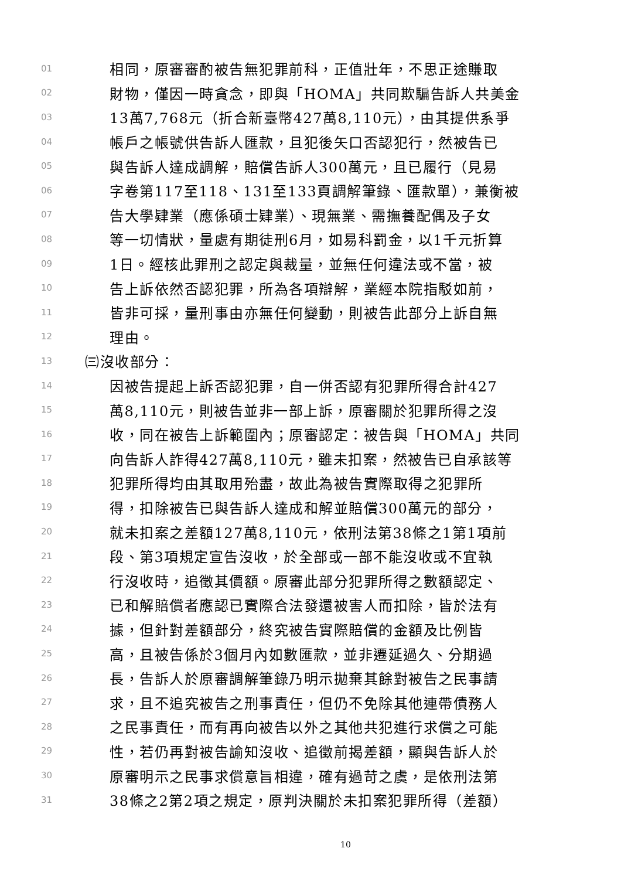01 相同，原審審酌被告無犯罪前科，正值壯年，不思正途賺取
02 財物，僅因一時貪念，即與「HOMA」共同欺騙告訴人共美金
03 13萬7,768元（折合新臺幣427萬8,110元），由其提供系爭
04 帳戶之帳號供告訴人匯款，且犯後矢口否認犯行，然被告已
05 與告訴人達成調解，賠償告訴人300萬元，且已履行（見易
06 字卷第117至118、131至133頁調解筆錄、匯款單），兼衡被
07 告大學肄業（應係碩士肄業）、現無業、需撫養配偶及子女
08 等一切情狀，量處有期徒刑6月，如易科罰金，以1千元折算
09 1日。經核此罪刑之認定與裁量，並無任何違法或不當，被
10 告上訴依然否認犯罪，所為各項辯解，業經本院指駁如前，
11 皆非可採，量刑事由亦無任何變動，則被告此部分上訴自無
12 理由。
13 ㈢沒收部分：
14 因被告提起上訴否認犯罪，自一併否認有犯罪所得合計427
15 萬8,110元，則被告並非一部上訴，原審關於犯罪所得之沒
16 收，同在被告上訴範圍內；原審認定：被告與「HOMA」共同
17 向告訴人詐得427萬8,110元，雖未扣案，然被告已自承該等
18 犯罪所得均由其取用殆盡，故此為被告實際取得之犯罪所
19 得，扣除被告已與告訴人達成和解並賠償300萬元的部分，
20 就未扣案之差額127萬8,110元，依刑法第38條之1第1項前
21 段、第3項規定宣告沒收，於全部或一部不能沒收或不宜執
22 行沒收時，追徵其價額。原審此部分犯罪所得之數額認定、
23 已和解賠償者應認已實際合法發還被害人而扣除，皆於法有
24 據，但針對差額部分，終究被告實際賠償的金額及比例皆
25 高，且被告係於3個月內如數匯款，並非遷延過久、分期過
26 長，告訴人於原審調解筆錄乃明示拋棄其餘對被告之民事請
27 求，且不追究被告之刑事責任，但仍不免除其他連帶債務人
28 之民事責任，而有再向被告以外之其他共犯進行求償之可能
29 性，若仍再對被告諭知沒收、追徵前揭差額，顯與告訴人於
30 原審明示之民事求償意旨相違，確有過苛之虞，是依刑法第
31 38條之2第2項之規定，原判決關於未扣案犯罪所得（差額）
10